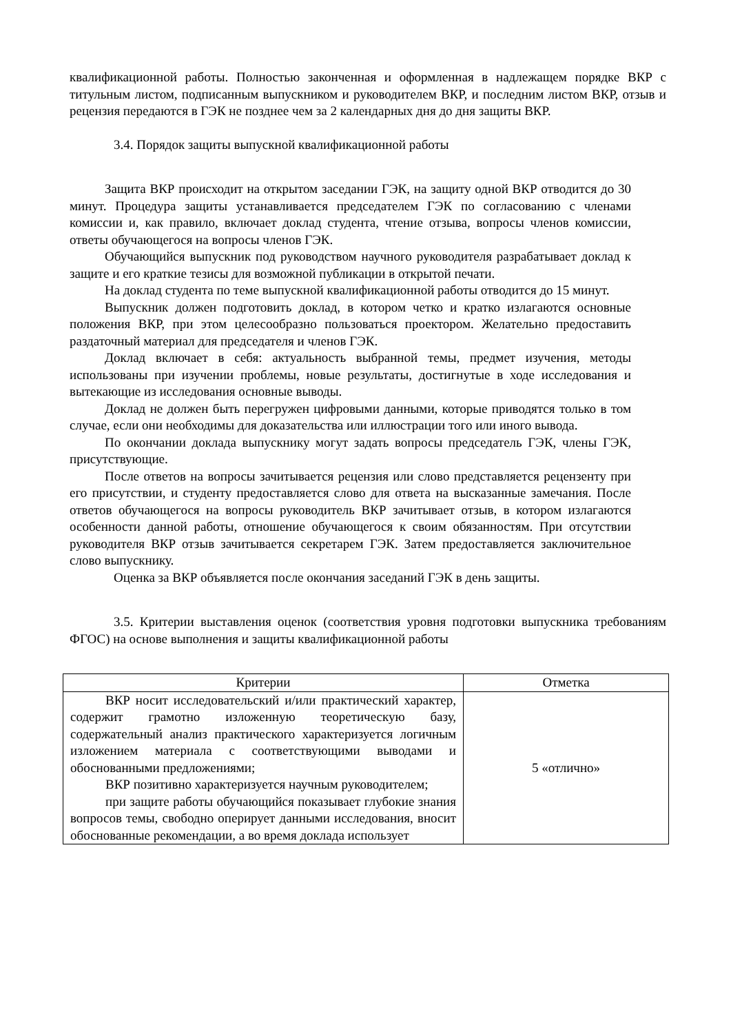квалификационной работы. Полностью законченная и оформленная в надлежащем порядке ВКР с титульным листом, подписанным выпускником и руководителем ВКР, и последним листом ВКР, отзыв и рецензия передаются в ГЭК не позднее чем за 2 календарных дня до дня защиты ВКР.
3.4. Порядок защиты выпускной квалификационной работы
Защита ВКР происходит на открытом заседании ГЭК, на защиту одной ВКР отводится до 30 минут. Процедура защиты устанавливается председателем ГЭК по согласованию с членами комиссии и, как правило, включает доклад студента, чтение отзыва, вопросы членов комиссии, ответы обучающегося на вопросы членов ГЭК.
Обучающийся выпускник под руководством научного руководителя разрабатывает доклад к защите и его краткие тезисы для возможной публикации в открытой печати.
На доклад студента по теме выпускной квалификационной работы отводится до 15 минут.
Выпускник должен подготовить доклад, в котором четко и кратко излагаются основные положения ВКР, при этом целесообразно пользоваться проектором. Желательно предоставить раздаточный материал для председателя и членов ГЭК.
Доклад включает в себя: актуальность выбранной темы, предмет изучения, методы использованы при изучении проблемы, новые результаты, достигнутые в ходе исследования и вытекающие из исследования основные выводы.
Доклад не должен быть перегружен цифровыми данными, которые приводятся только в том случае, если они необходимы для доказательства или иллюстрации того или иного вывода.
По окончании доклада выпускнику могут задать вопросы председатель ГЭК, члены ГЭК, присутствующие.
После ответов на вопросы зачитывается рецензия или слово представляется рецензенту при его присутствии, и студенту предоставляется слово для ответа на высказанные замечания. После ответов обучающегося на вопросы руководитель ВКР зачитывает отзыв, в котором излагаются особенности данной работы, отношение обучающегося к своим обязанностям. При отсутствии руководителя ВКР отзыв зачитывается секретарем ГЭК. Затем предоставляется заключительное слово выпускнику.
Оценка за ВКР объявляется после окончания заседаний ГЭК в день защиты.
3.5. Критерии выставления оценок (соответствия уровня подготовки выпускника требованиям ФГОС) на основе выполнения и защиты квалификационной работы
| Критерии | Отметка |
| --- | --- |
| ВКР носит исследовательский и/или практический характер, содержит грамотно изложенную теоретическую базу, содержательный анализ практического характеризуется логичным изложением материала с соответствующими выводами и обоснованными предложениями; ВКР позитивно характеризуется научным руководителем; при защите работы обучающийся показывает глубокие знания вопросов темы, свободно оперирует данными исследования, вносит обоснованные рекомендации, а во время доклада использует | 5 «отлично» |